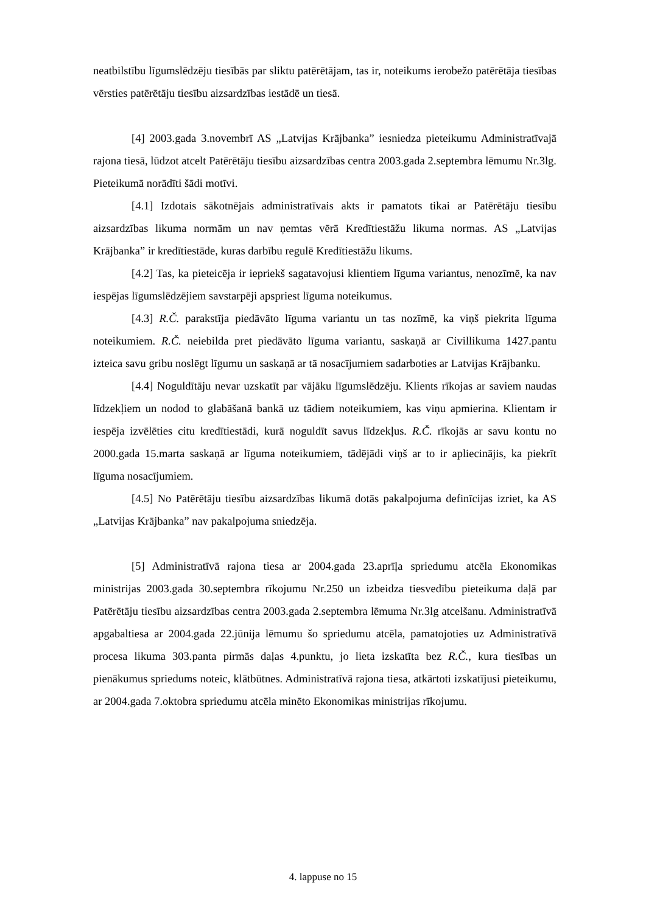neatbilstību līgumslēdzēju tiesībās par sliktu patērētājam, tas ir, noteikums ierobežo patērētāja tiesības vērsties patērētāju tiesību aizsardzības iestādē un tiesā.
[4] 2003.gada 3.novembrī AS „Latvijas Krājbanka” iesniedza pieteikumu Administratīvajā rajona tiesā, lūdzot atcelt Patērētāju tiesību aizsardzības centra 2003.gada 2.septembra lēmumu Nr.3lg. Pieteikumā norādīti šādi motīvi.
[4.1] Izdotais sākotnējais administratīvais akts ir pamatots tikai ar Patērētāju tiesību aizsardzības likuma normām un nav ņemtas vērā Kredītiestāžu likuma normas. AS „Latvijas Krājbanka” ir kredītiestāde, kuras darbību regulē Kredītiestāžu likums.
[4.2] Tas, ka pieteicēja ir iepriekš sagatavojusi klientiem līguma variantus, nenozīmē, ka nav iespējas līgumslēdzējiem savstarpēji apspriest līguma noteikumus.
[4.3] R.Č. parakstīja piedāvāto līguma variantu un tas nozīmē, ka viņš piekrita līguma noteikumiem. R.Č. neiebilda pret piedāvāto līguma variantu, saskaņā ar Civillikuma 1427.pantu izteica savu gribu noslēgt līgumu un saskaņā ar tā nosacījumiem sadarboties ar Latvijas Krājbanku.
[4.4] Noguldītāju nevar uzskatīt par vājāku līgumslēdzēju. Klients rīkojas ar saviem naudas līdzekļiem un nodod to glabāšanā bankā uz tādiem noteikumiem, kas viņu apmierina. Klientam ir iespēja izvēlēties citu kredītiestādi, kurā noguldīt savus līdzekļus. R.Č. rīkojās ar savu kontu no 2000.gada 15.marta saskaņā ar līguma noteikumiem, tādējādi viņš ar to ir apliecinājis, ka piekrīt līguma nosacījumiem.
[4.5] No Patērētāju tiesību aizsardzības likumā dotās pakalpojuma definīcijas izriet, ka AS „Latvijas Krājbanka” nav pakalpojuma sniedzēja.
[5] Administratīvā rajona tiesa ar 2004.gada 23.aprīļa spriedumu atcēla Ekonomikas ministrijas 2003.gada 30.septembra rīkojumu Nr.250 un izbeidza tiesvedību pieteikuma daļā par Patērētāju tiesību aizsardzības centra 2003.gada 2.septembra lēmuma Nr.3lg atcelšanu. Administratīvā apgabaltiesa ar 2004.gada 22.jūnija lēmumu šo spriedumu atcēla, pamatojoties uz Administratīvā procesa likuma 303.panta pirmās daļas 4.punktu, jo lieta izskatīta bez R.Č., kura tiesības un pienākumus spriedums noteic, klātbūtnes. Administratīvā rajona tiesa, atkārtoti izskatījusi pieteikumu, ar 2004.gada 7.oktobra spriedumu atcēla minēto Ekonomikas ministrijas rīkojumu.
4. lappuse no 15